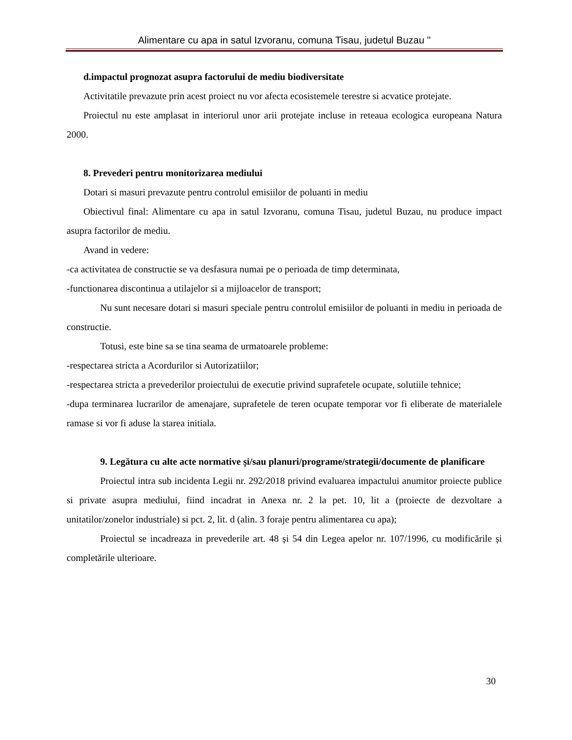Alimentare cu apa in satul Izvoranu, comuna Tisau, judetul Buzau "
d.impactul prognozat asupra factorului de mediu biodiversitate
Activitatile prevazute prin acest proiect nu vor afecta ecosistemele terestre si acvatice protejate.
Proiectul nu este amplasat in interiorul unor arii protejate incluse in reteaua ecologica europeana Natura 2000.
8. Prevederi pentru monitorizarea mediului
Dotari si masuri prevazute pentru controlul emisiilor de poluanti in mediu
Obiectivul final: Alimentare cu apa in satul Izvoranu, comuna Tisau, judetul Buzau, nu produce impact asupra factorilor de mediu.
Avand in vedere:
-ca activitatea de constructie se va desfasura numai pe o perioada de timp determinata,
-functionarea discontinua a utilajelor si a mijloacelor de transport;
Nu sunt necesare dotari si masuri speciale pentru controlul emisiilor de poluanti in mediu in perioada de constructie.
Totusi, este bine sa se tina seama de urmatoarele probleme:
-respectarea stricta a Acordurilor si Autorizatiilor;
-respectarea stricta a prevederilor proiectului de executie privind suprafetele ocupate, solutiile tehnice;
-dupa terminarea lucrarilor de amenajare, suprafetele de teren ocupate temporar vor fi eliberate de materialele ramase si vor fi aduse la starea initiala.
9. Legătura cu alte acte normative și/sau planuri/programe/strategii/documente de planificare
Proiectul intra sub incidenta Legii nr. 292/2018 privind evaluarea impactului anumitor proiecte publice si private asupra mediului, fiind incadrat in Anexa nr. 2 la pet. 10, lit a (proiecte de dezvoltare a unitatilor/zonelor industriale) si pct. 2, lit. d (alin. 3 foraje pentru alimentarea cu apa);
Proiectul se incadreaza in prevederile art. 48 și 54 din Legea apelor nr. 107/1996, cu modificările și completările ulterioare.
30